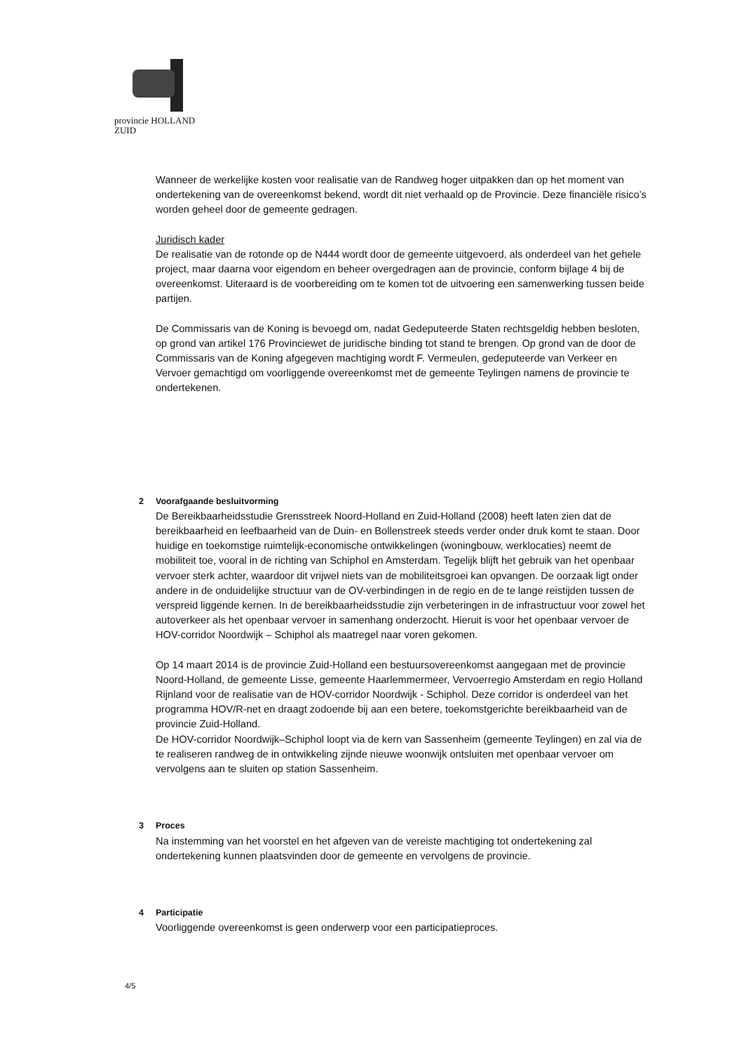provincie HOLLAND
ZUID
Wanneer de werkelijke kosten voor realisatie van de Randweg hoger uitpakken dan op het moment van ondertekening van de overeenkomst bekend, wordt dit niet verhaald op de Provincie. Deze financiële risico’s worden geheel door de gemeente gedragen.
Juridisch kader
De realisatie van de rotonde op de N444 wordt door de gemeente uitgevoerd, als onderdeel van het gehele project, maar daarna voor eigendom en beheer overgedragen aan de provincie, conform bijlage 4 bij de overeenkomst. Uiteraard is de voorbereiding om te komen tot de uitvoering een samenwerking tussen beide partijen.
De Commissaris van de Koning is bevoegd om, nadat Gedeputeerde Staten rechtsgeldig hebben besloten, op grond van artikel 176 Provinciewet de juridische binding tot stand te brengen. Op grond van de door de Commissaris van de Koning afgegeven machtiging wordt F. Vermeulen, gedeputeerde van Verkeer en Vervoer gemachtigd om voorliggende overeenkomst met de gemeente Teylingen namens de provincie te ondertekenen.
2 Voorafgaande besluitvorming
De Bereikbaarheidsstudie Grensstreek Noord-Holland en Zuid-Holland (2008) heeft laten zien dat de bereikbaarheid en leefbaarheid van de Duin- en Bollenstreek steeds verder onder druk komt te staan. Door huidige en toekomstige ruimtelijk-economische ontwikkelingen (woningbouw, werklocaties) neemt de mobiliteit toe, vooral in de richting van Schiphol en Amsterdam. Tegelijk blijft het gebruik van het openbaar vervoer sterk achter, waardoor dit vrijwel niets van de mobiliteitsgroei kan opvangen. De oorzaak ligt onder andere in de onduidelijke structuur van de OV-verbindingen in de regio en de te lange reistijden tussen de verspreid liggende kernen. In de bereikbaarheidsstudie zijn verbeteringen in de infrastructuur voor zowel het autoverkeer als het openbaar vervoer in samenhang onderzocht. Hieruit is voor het openbaar vervoer de HOV-corridor Noordwijk – Schiphol als maatregel naar voren gekomen.
Op 14 maart 2014 is de provincie Zuid-Holland een bestuursovereenkomst aangegaan met de provincie Noord-Holland, de gemeente Lisse, gemeente Haarlemmermeer, Vervoerregio Amsterdam en regio Holland Rijnland voor de realisatie van de HOV-corridor Noordwijk - Schiphol. Deze corridor is onderdeel van het programma HOV/R-net en draagt zodoende bij aan een betere, toekomstgerichte bereikbaarheid van de provincie Zuid-Holland.
De HOV-corridor Noordwijk–Schiphol loopt via de kern van Sassenheim (gemeente Teylingen) en zal via de te realiseren randweg de in ontwikkeling zijnde nieuwe woonwijk ontsluiten met openbaar vervoer om vervolgens aan te sluiten op station Sassenheim.
3 Proces
Na instemming van het voorstel en het afgeven van de vereiste machtiging tot ondertekening zal ondertekening kunnen plaatsvinden door de gemeente en vervolgens de provincie.
4 Participatie
Voorliggende overeenkomst is geen onderwerp voor een participatieproces.
4/5